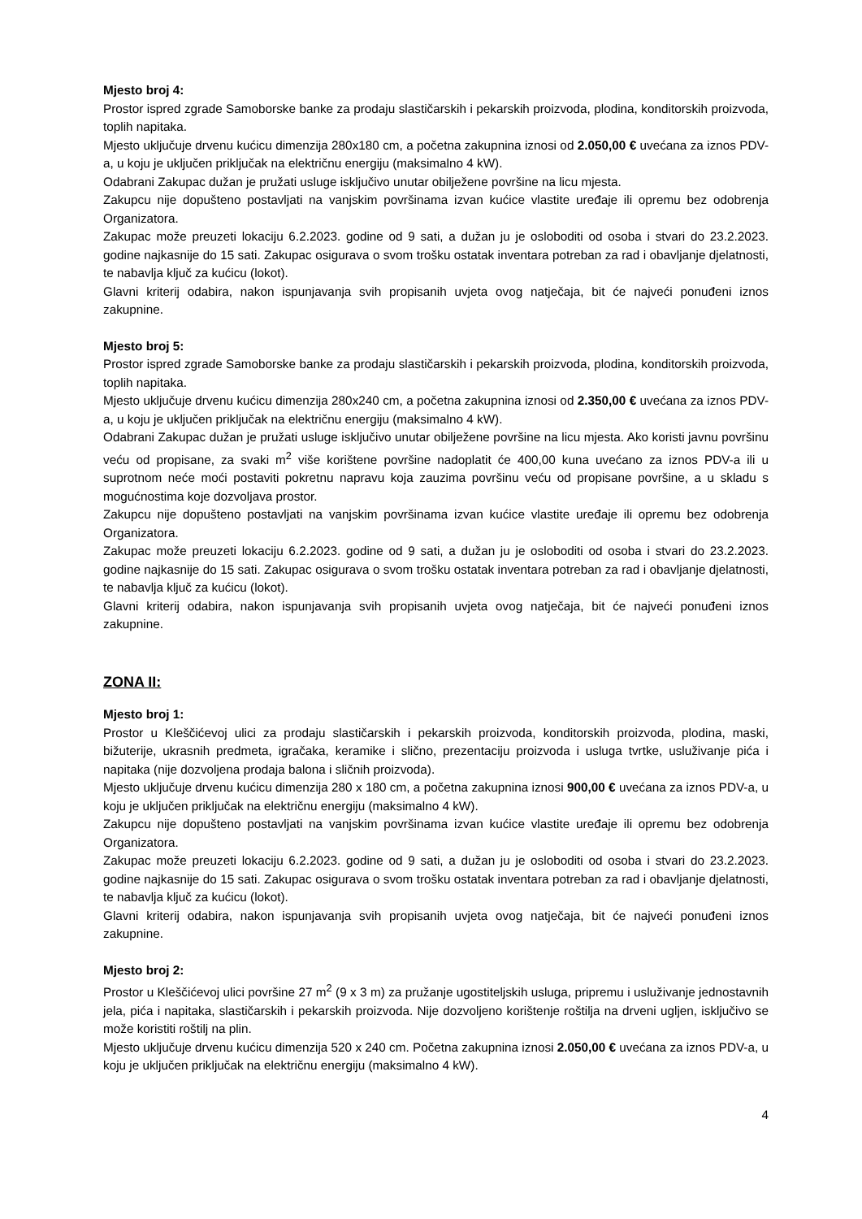Mjesto broj 4:
Prostor ispred zgrade Samoborske banke za prodaju slastičarskih i pekarskih proizvoda, plodina, konditorskih proizvoda, toplih napitaka.
Mjesto uključuje drvenu kućicu dimenzija 280x180 cm, a početna zakupnina iznosi od 2.050,00 € uvećana za iznos PDV-a, u koju je uključen priključak na električnu energiju (maksimalno 4 kW).
Odabrani Zakupac dužan je pružati usluge isključivo unutar obilježene površine na licu mjesta.
Zakupcu nije dopušteno postavljati na vanjskim površinama izvan kućice vlastite uređaje ili opremu bez odobrenja Organizatora.
Zakupac može preuzeti lokaciju 6.2.2023. godine od 9 sati, a dužan ju je osloboditi od osoba i stvari do 23.2.2023. godine najkasnije do 15 sati. Zakupac osigurava o svom trošku ostatak inventara potreban za rad i obavljanje djelatnosti, te nabavlja ključ za kućicu (lokot).
Glavni kriterij odabira, nakon ispunjavanja svih propisanih uvjeta ovog natječaja, bit će najveći ponuđeni iznos zakupnine.
Mjesto broj 5:
Prostor ispred zgrade Samoborske banke za prodaju slastičarskih i pekarskih proizvoda, plodina, konditorskih proizvoda, toplih napitaka.
Mjesto uključuje drvenu kućicu dimenzija 280x240 cm, a početna zakupnina iznosi od 2.350,00 € uvećana za iznos PDV-a, u koju je uključen priključak na električnu energiju (maksimalno 4 kW).
Odabrani Zakupac dužan je pružati usluge isključivo unutar obilježene površine na licu mjesta. Ako koristi javnu površinu veću od propisane, za svaki m<sup>2</sup> više korištene površine nadoplatit će 400,00 kuna uvećano za iznos PDV-a ili u suprotnom neće moći postaviti pokretnu napravu koja zauzima površinu veću od propisane površine, a u skladu s mogućnostima koje dozvoljava prostor.
Zakupcu nije dopušteno postavljati na vanjskim površinama izvan kućice vlastite uređaje ili opremu bez odobrenja Organizatora.
Zakupac može preuzeti lokaciju 6.2.2023. godine od 9 sati, a dužan ju je osloboditi od osoba i stvari do 23.2.2023. godine najkasnije do 15 sati. Zakupac osigurava o svom trošku ostatak inventara potreban za rad i obavljanje djelatnosti, te nabavlja ključ za kućicu (lokot).
Glavni kriterij odabira, nakon ispunjavanja svih propisanih uvjeta ovog natječaja, bit će najveći ponuđeni iznos zakupnine.
ZONA II:
Mjesto broj 1:
Prostor u Kleščićevoj ulici za prodaju slastičarskih i pekarskih proizvoda, konditorskih proizvoda, plodina, maski, bižuterije, ukrasnih predmeta, igračaka, keramike i slično, prezentaciju proizvoda i usluga tvrtke, usluživanje pića i napitaka (nije dozvoljena prodaja balona i sličnih proizvoda).
Mjesto uključuje drvenu kućicu dimenzija 280 x 180 cm, a početna zakupnina iznosi 900,00 € uvećana za iznos PDV-a, u koju je uključen priključak na električnu energiju (maksimalno 4 kW).
Zakupcu nije dopušteno postavljati na vanjskim površinama izvan kućice vlastite uređaje ili opremu bez odobrenja Organizatora.
Zakupac može preuzeti lokaciju 6.2.2023. godine od 9 sati, a dužan ju je osloboditi od osoba i stvari do 23.2.2023. godine najkasnije do 15 sati. Zakupac osigurava o svom trošku ostatak inventara potreban za rad i obavljanje djelatnosti, te nabavlja ključ za kućicu (lokot).
Glavni kriterij odabira, nakon ispunjavanja svih propisanih uvjeta ovog natječaja, bit će najveći ponuđeni iznos zakupnine.
Mjesto broj 2:
Prostor u Kleščićevoj ulici površine 27 m<sup>2</sup> (9 x 3 m) za pružanje ugostiteljskih usluga, pripremu i usluživanje jednostavnih jela, pića i napitaka, slastičarskih i pekarskih proizvoda. Nije dozvoljeno korištenje roštilja na drveni ugljen, isključivo se može koristiti roštilj na plin.
Mjesto uključuje drvenu kućicu dimenzija 520 x 240 cm. Početna zakupnina iznosi 2.050,00 € uvećana za iznos PDV-a, u koju je uključen priključak na električnu energiju (maksimalno 4 kW).
4